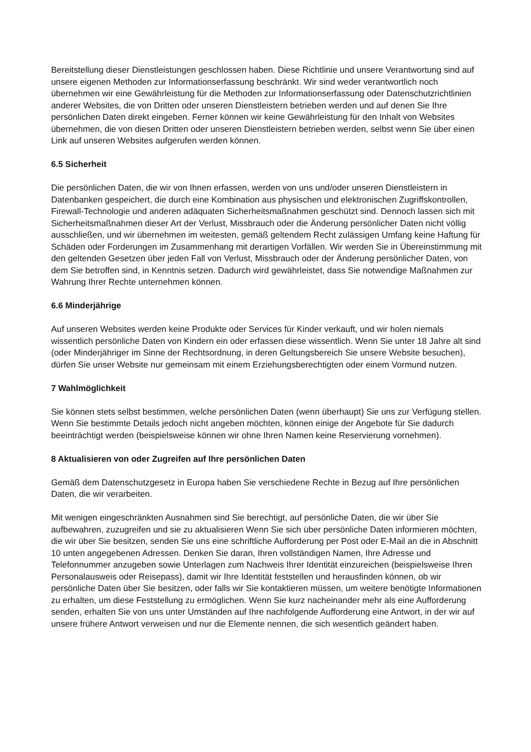Bereitstellung dieser Dienstleistungen geschlossen haben. Diese Richtlinie und unsere Verantwortung sind auf unsere eigenen Methoden zur Informationserfassung beschränkt. Wir sind weder verantwortlich noch übernehmen wir eine Gewährleistung für die Methoden zur Informationserfassung oder Datenschutzrichtlinien anderer Websites, die von Dritten oder unseren Dienstleistern betrieben werden und auf denen Sie Ihre persönlichen Daten direkt eingeben. Ferner können wir keine Gewährleistung für den Inhalt von Websites übernehmen, die von diesen Dritten oder unseren Dienstleistern betrieben werden, selbst wenn Sie über einen Link auf unseren Websites aufgerufen werden können.
6.5 Sicherheit
Die persönlichen Daten, die wir von Ihnen erfassen, werden von uns und/oder unseren Dienstleistern in Datenbanken gespeichert, die durch eine Kombination aus physischen und elektronischen Zugriffskontrollen, Firewall-Technologie und anderen adäquaten Sicherheitsmaßnahmen geschützt sind. Dennoch lassen sich mit Sicherheitsmaßnahmen dieser Art der Verlust, Missbrauch oder die Änderung persönlicher Daten nicht völlig ausschließen, und wir übernehmen im weitesten, gemäß geltendem Recht zulässigen Umfang keine Haftung für Schäden oder Forderungen im Zusammenhang mit derartigen Vorfällen. Wir werden Sie in Übereinstimmung mit den geltenden Gesetzen über jeden Fall von Verlust, Missbrauch oder der Änderung persönlicher Daten, von dem Sie betroffen sind, in Kenntnis setzen. Dadurch wird gewährleistet, dass Sie notwendige Maßnahmen zur Wahrung Ihrer Rechte unternehmen können.
6.6 Minderjährige
Auf unseren Websites werden keine Produkte oder Services für Kinder verkauft, und wir holen niemals wissentlich persönliche Daten von Kindern ein oder erfassen diese wissentlich. Wenn Sie unter 18 Jahre alt sind (oder Minderjähriger im Sinne der Rechtsordnung, in deren Geltungsbereich Sie unsere Website besuchen), dürfen Sie unser Website nur gemeinsam mit einem Erziehungsberechtigten oder einem Vormund nutzen.
7 Wahlmöglichkeit
Sie können stets selbst bestimmen, welche persönlichen Daten (wenn überhaupt) Sie uns zur Verfügung stellen. Wenn Sie bestimmte Details jedoch nicht angeben möchten, können einige der Angebote für Sie dadurch beeinträchtigt werden (beispielsweise können wir ohne Ihren Namen keine Reservierung vornehmen).
8 Aktualisieren von oder Zugreifen auf Ihre persönlichen Daten
Gemäß dem Datenschutzgesetz in Europa haben Sie verschiedene Rechte in Bezug auf Ihre persönlichen Daten, die wir verarbeiten.
Mit wenigen eingeschränkten Ausnahmen sind Sie berechtigt, auf persönliche Daten, die wir über Sie aufbewahren, zuzugreifen und sie zu aktualisieren Wenn Sie sich über persönliche Daten informieren möchten, die wir über Sie besitzen, senden Sie uns eine schriftliche Aufforderung per Post oder E-Mail an die in Abschnitt 10 unten angegebenen Adressen. Denken Sie daran, Ihren vollständigen Namen, Ihre Adresse und Telefonnummer anzugeben sowie Unterlagen zum Nachweis Ihrer Identität einzureichen (beispielsweise Ihren Personalausweis oder Reisepass), damit wir Ihre Identität feststellen und herausfinden können, ob wir persönliche Daten über Sie besitzen, oder falls wir Sie kontaktieren müssen, um weitere benötigte Informationen zu erhalten, um diese Feststellung zu ermöglichen. Wenn Sie kurz nacheinander mehr als eine Aufforderung senden, erhalten Sie von uns unter Umständen auf Ihre nachfolgende Aufforderung eine Antwort, in der wir auf unsere frühere Antwort verweisen und nur die Elemente nennen, die sich wesentlich geändert haben.